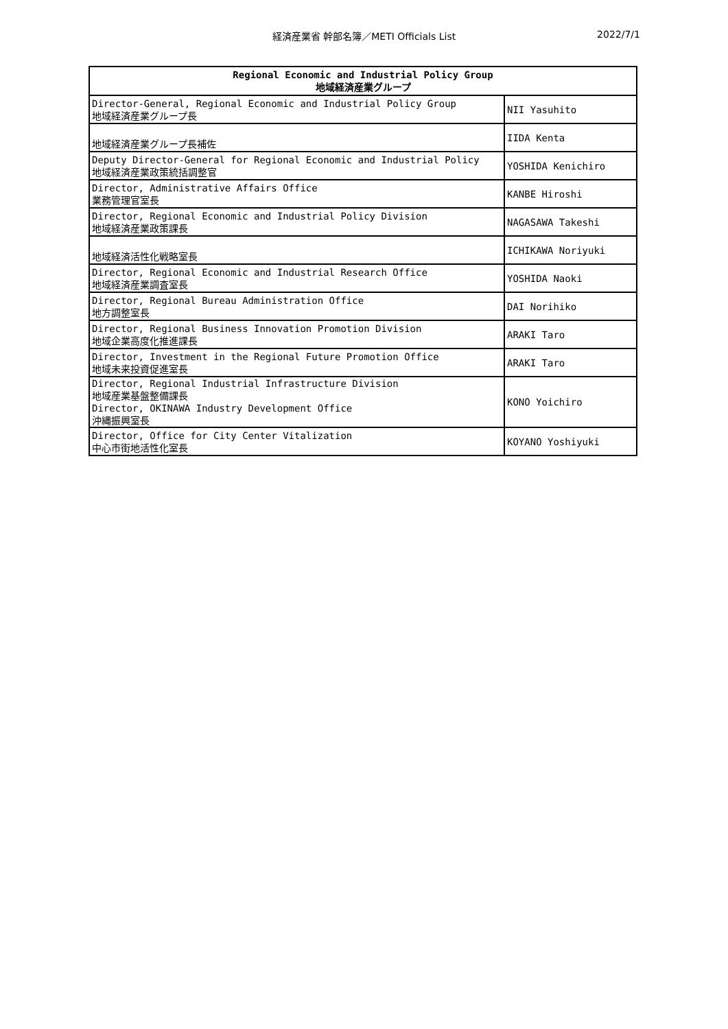経済産業省 幹部名簿／METI Officials List 2022/7/1
| Regional Economic and Industrial Policy Group 地域経済産業グループ | |
| --- | --- |
| Director-General, Regional Economic and Industrial Policy Group 地域経済産業グループ長 | NII Yasuhito |
| 地域経済産業グループ長補佐 | IIDA Kenta |
| Deputy Director-General for Regional Economic and Industrial Policy 地域経済産業政策統括調整官 | YOSHIDA Kenichiro |
| Director, Administrative Affairs Office 業務管理官室長 | KANBE Hiroshi |
| Director, Regional Economic and Industrial Policy Division 地域経済産業政策課長 | NAGASAWA Takeshi |
| 地域経済活性化戦略室長 | ICHIKAWA Noriyuki |
| Director, Regional Economic and Industrial Research Office 地域経済産業調査室長 | YOSHIDA Naoki |
| Director, Regional Bureau Administration Office 地方調整室長 | DAI Norihiko |
| Director, Regional Business Innovation Promotion Division 地域企業高度化推進課長 | ARAKI Taro |
| Director, Investment in the Regional Future Promotion Office 地域未来投資促進室長 | ARAKI Taro |
| Director, Regional Industrial Infrastructure Division 地域産業基盤整備課長 Director, OKINAWA Industry Development Office 沖縄振興室長 | KONO Yoichiro |
| Director, Office for City Center Vitalization 中心市街地活性化室長 | KOYANO Yoshiyuki |